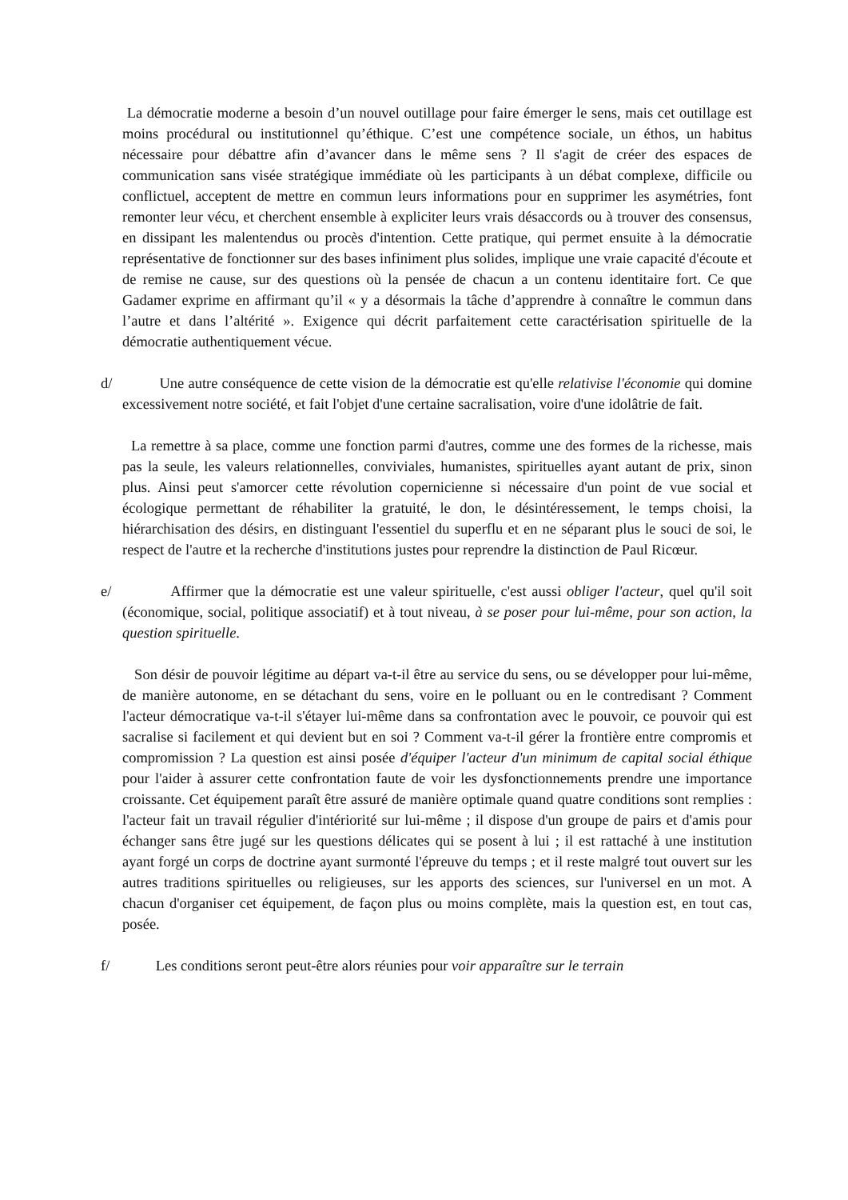La démocratie moderne a besoin d’un nouvel outillage pour faire émerger le sens, mais cet outillage est moins procédural ou institutionnel qu’éthique. C’est une compétence sociale, un éthos, un habitus nécessaire pour débattre afin d’avancer dans le même sens ? Il s'agit de créer des espaces de communication sans visée stratégique immédiate où les participants à un débat complexe, difficile ou conflictuel, acceptent de mettre en commun leurs informations pour en supprimer les asymétries, font remonter leur vécu, et cherchent ensemble à expliciter leurs vrais désaccords ou à trouver des consensus, en dissipant les malentendus ou procès d'intention. Cette pratique, qui permet ensuite à la démocratie représentative de fonctionner sur des bases infiniment plus solides, implique une vraie capacité d'écoute et de remise ne cause, sur des questions où la pensée de chacun a un contenu identitaire fort. Ce que Gadamer exprime en affirmant qu’il « y a désormais la tâche d’apprendre à connaître le commun dans l’autre et dans l’altérité ». Exigence qui décrit parfaitement cette caractérisation spirituelle de la démocratie authentiquement vécue.
d/ Une autre conséquence de cette vision de la démocratie est qu'elle relativise l'économie qui domine excessivement notre société, et fait l'objet d'une certaine sacralisation, voire d'une idolâtrie de fait.
La remettre à sa place, comme une fonction parmi d'autres, comme une des formes de la richesse, mais pas la seule, les valeurs relationnelles, conviviales, humanistes, spirituelles ayant autant de prix, sinon plus. Ainsi peut s'amorcer cette révolution copernicienne si nécessaire d'un point de vue social et écologique permettant de réhabiliter la gratuité, le don, le désintéressement, le temps choisi, la hiérarchisation des désirs, en distinguant l'essentiel du superflu et en ne séparant plus le souci de soi, le respect de l'autre et la recherche d'institutions justes pour reprendre la distinction de Paul Ricœur.
e/ Affirmer que la démocratie est une valeur spirituelle, c'est aussi obliger l'acteur, quel qu'il soit (économique, social, politique associatif) et à tout niveau, à se poser pour lui-même, pour son action, la question spirituelle.
Son désir de pouvoir légitime au départ va-t-il être au service du sens, ou se développer pour lui-même, de manière autonome, en se détachant du sens, voire en le polluant ou en le contredisant ? Comment l'acteur démocratique va-t-il s'étayer lui-même dans sa confrontation avec le pouvoir, ce pouvoir qui est sacralise si facilement et qui devient but en soi ? Comment va-t-il gérer la frontière entre compromis et compromission ? La question est ainsi posée d'équiper l'acteur d'un minimum de capital social éthique pour l'aider à assurer cette confrontation faute de voir les dysfonctionnements prendre une importance croissante. Cet équipement paraît être assuré de manière optimale quand quatre conditions sont remplies : l'acteur fait un travail régulier d'intériorité sur lui-même ; il dispose d'un groupe de pairs et d'amis pour échanger sans être jugé sur les questions délicates qui se posent à lui ; il est rattaché à une institution ayant forgé un corps de doctrine ayant surmonté l'épreuve du temps ; et il reste malgré tout ouvert sur les autres traditions spirituelles ou religieuses, sur les apports des sciences, sur l'universel en un mot. A chacun d'organiser cet équipement, de façon plus ou moins complète, mais la question est, en tout cas, posée.
f/ Les conditions seront peut-être alors réunies pour voir apparaître sur le terrain